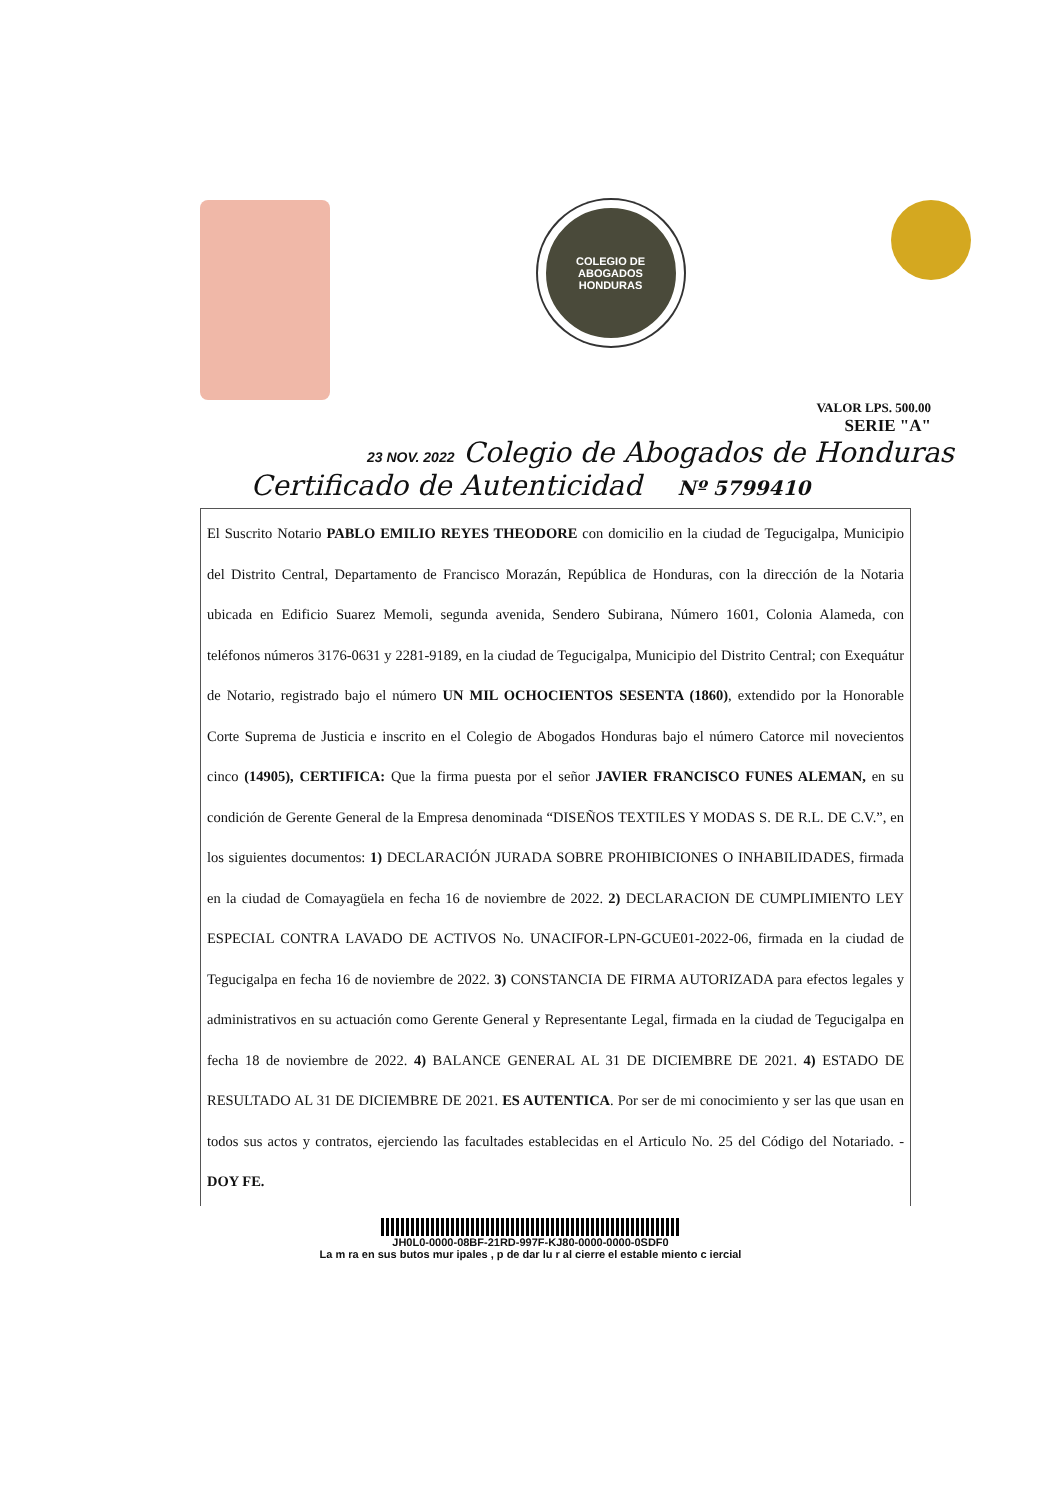COLEGIO DE ABOGADOS
HONDURAS
VALOR LPS. 500.00
SERIE "A"
23 NOV. 2022 Colegio de Abogados de Honduras
Certificado de Autenticidad Nº 5799410
El Suscrito Notario PABLO EMILIO REYES THEODORE con domicilio en la ciudad de Tegucigalpa, Municipio del Distrito Central, Departamento de Francisco Morazán, República de Honduras, con la dirección de la Notaria ubicada en Edificio Suarez Memoli, segunda avenida, Sendero Subirana, Número 1601, Colonia Alameda, con teléfonos números 3176-0631 y 2281-9189, en la ciudad de Tegucigalpa, Municipio del Distrito Central; con Exequátur de Notario, registrado bajo el número UN MIL OCHOCIENTOS SESENTA (1860), extendido por la Honorable Corte Suprema de Justicia e inscrito en el Colegio de Abogados Honduras bajo el número Catorce mil novecientos cinco (14905), CERTIFICA: Que la firma puesta por el señor JAVIER FRANCISCO FUNES ALEMAN, en su condición de Gerente General de la Empresa denominada “DISEÑOS TEXTILES Y MODAS S. DE R.L. DE C.V.”, en los siguientes documentos: 1) DECLARACIÓN JURADA SOBRE PROHIBICIONES O INHABILIDADES, firmada en la ciudad de Comayagüela en fecha 16 de noviembre de 2022. 2) DECLARACION DE CUMPLIMIENTO LEY ESPECIAL CONTRA LAVADO DE ACTIVOS No. UNACIFOR-LPN-GCUE01-2022-06, firmada en la ciudad de Tegucigalpa en fecha 16 de noviembre de 2022. 3) CONSTANCIA DE FIRMA AUTORIZADA para efectos legales y administrativos en su actuación como Gerente General y Representante Legal, firmada en la ciudad de Tegucigalpa en fecha 18 de noviembre de 2022. 4) BALANCE GENERAL AL 31 DE DICIEMBRE DE 2021. 4) ESTADO DE RESULTADO AL 31 DE DICIEMBRE DE 2021. ES AUTENTICA. Por ser de mi conocimiento y ser las que usan en todos sus actos y contratos, ejerciendo las facultades establecidas en el Articulo No. 25 del Código del Notariado. - DOY FE.
JH0L0-0000-08BF-21RD-997F-KJ80-0000-0000-0SDF0
La m ra en sus butos mur ipales , p de dar lu r al cierre el estable miento c iercial